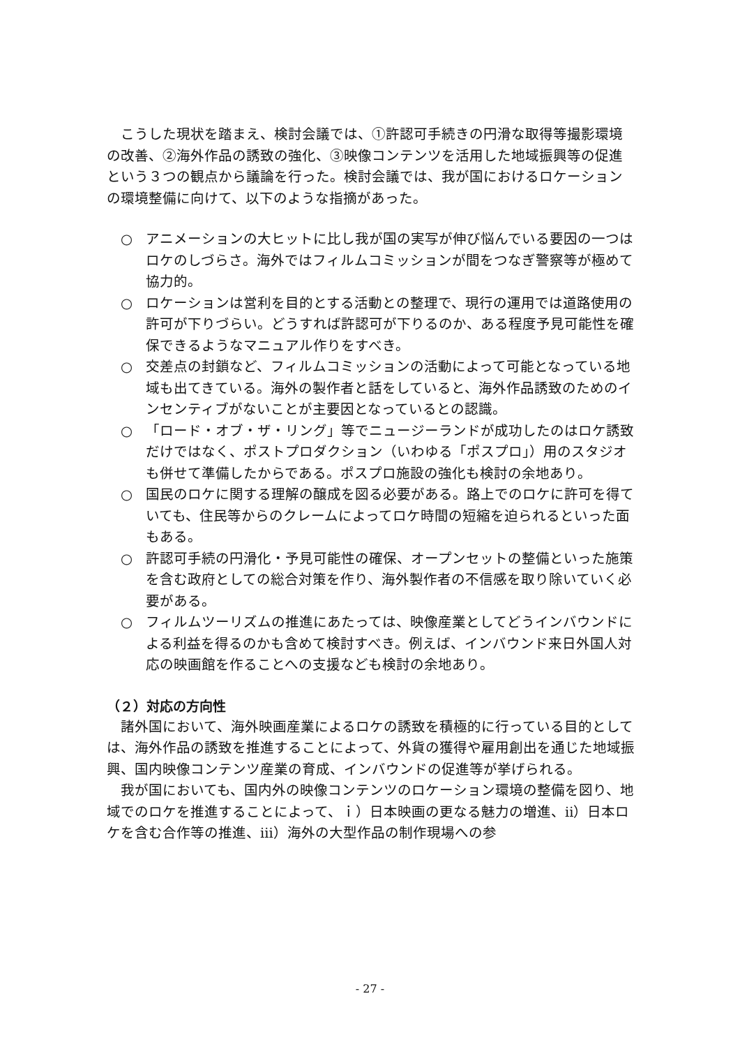こうした現状を踏まえ、検討会議では、①許認可手続きの円滑な取得等撮影環境の改善、②海外作品の誘致の強化、③映像コンテンツを活用した地域振興等の促進という３つの観点から議論を行った。検討会議では、我が国におけるロケーションの環境整備に向けて、以下のような指摘があった。
○ アニメーションの大ヒットに比し我が国の実写が伸び悩んでいる要因の一つはロケのしづらさ。海外ではフィルムコミッションが間をつなぎ警察等が極めて協力的。
○ ロケーションは営利を目的とする活動との整理で、現行の運用では道路使用の許可が下りづらい。どうすれば許認可が下りるのか、ある程度予見可能性を確保できるようなマニュアル作りをすべき。
○ 交差点の封鎖など、フィルムコミッションの活動によって可能となっている地域も出てきている。海外の製作者と話をしていると、海外作品誘致のためのインセンティブがないことが主要因となっているとの認識。
○ 「ロード・オブ・ザ・リング」等でニュージーランドが成功したのはロケ誘致だけではなく、ポストプロダクション（いわゆる「ポスプロ」）用のスタジオも併せて準備したからである。ポスプロ施設の強化も検討の余地あり。
○ 国民のロケに関する理解の醸成を図る必要がある。路上でのロケに許可を得ていても、住民等からのクレームによってロケ時間の短縮を迫られるといった面もある。
○ 許認可手続の円滑化・予見可能性の確保、オープンセットの整備といった施策を含む政府としての総合対策を作り、海外製作者の不信感を取り除いていく必要がある。
○ フィルムツーリズムの推進にあたっては、映像産業としてどうインバウンドによる利益を得るのかも含めて検討すべき。例えば、インバウンド来日外国人対応の映画館を作ることへの支援なども検討の余地あり。
（２）対応の方向性
諸外国において、海外映画産業によるロケの誘致を積極的に行っている目的としては、海外作品の誘致を推進することによって、外貨の獲得や雇用創出を通じた地域振興、国内映像コンテンツ産業の育成、インバウンドの促進等が挙げられる。
我が国においても、国内外の映像コンテンツのロケーション環境の整備を図り、地域でのロケを推進することによって、ｉ）日本映画の更なる魅力の増進、ⅱ）日本ロケを含む合作等の推進、ⅲ）海外の大型作品の制作現場への参
- 27 -